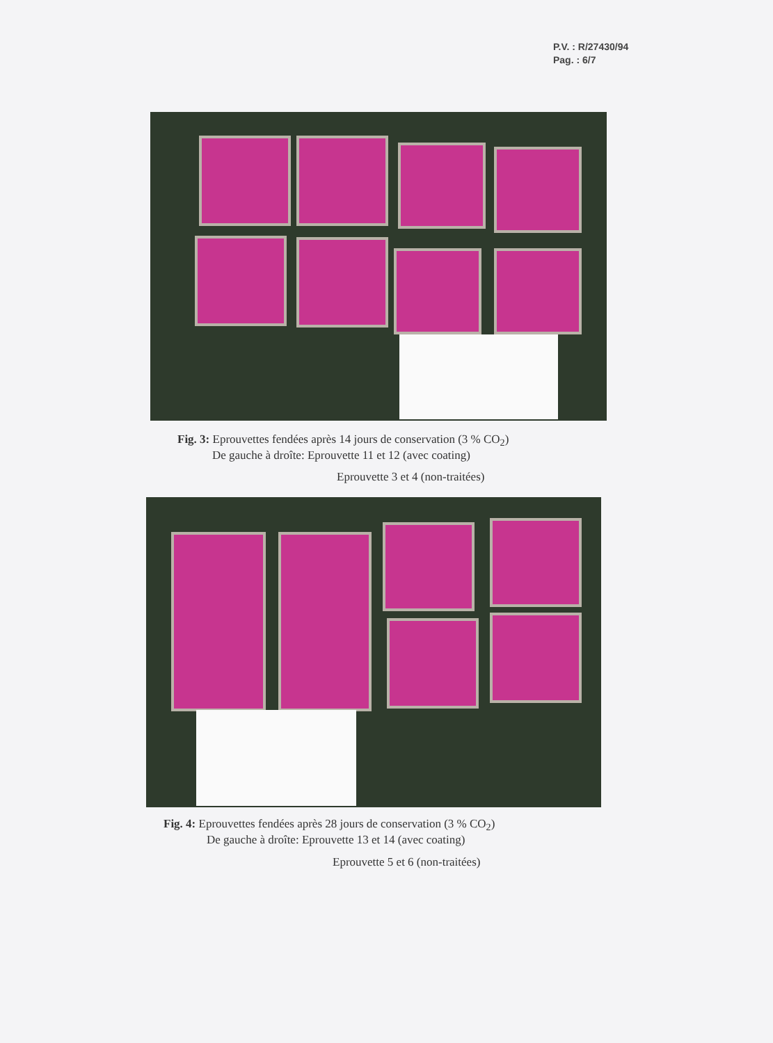P.V. : R/27430/94
Pag. : 6/7
Fig. 3: Eprouvettes fendées après 14 jours de conservation (3 % CO<sub>2</sub>)
De gauche à droîte: Eprouvette 11 et 12 (avec coating)
Eprouvette 3 et 4 (non-traitées)
Fig. 4: Eprouvettes fendées après 28 jours de conservation (3 % CO<sub>2</sub>)
De gauche à droîte: Eprouvette 13 et 14 (avec coating)
Eprouvette 5 et 6 (non-traitées)